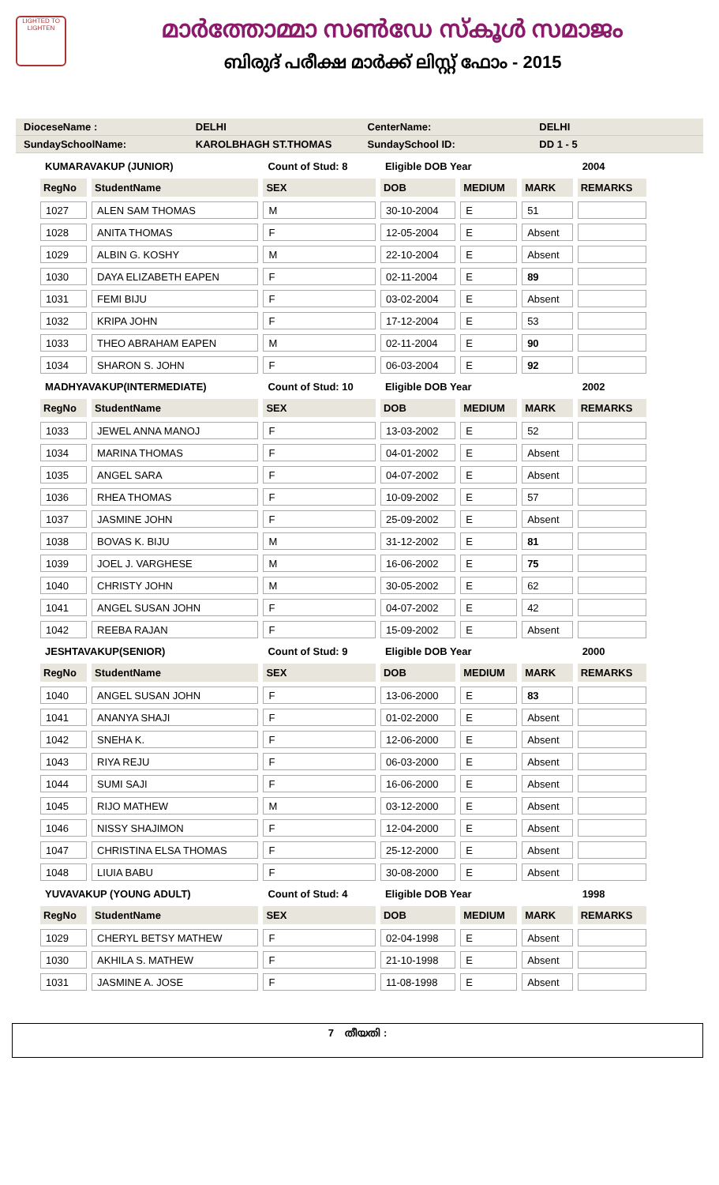LIGHTED TO LIGHTEN
മാർത്തോമ്മാ സൺഡേ സ്കൂൾ സമാജം
ബിരുദ് പരീക്ഷ മാർക്ക് ലിസ്റ്റ് ഫോം - 2015
DioceseName : DELHI CenterName: DELHI
SundaySchoolName: KAROLBHAGH ST.THOMAS SundaySchool ID: DD 1 - 5
| KUMARAVAKUP (JUNIOR) | | Count of Stud: 8 | Eligible DOB Year | | | 2004 |
| RegNo | StudentName | SEX | DOB | MEDIUM | MARK | REMARKS |
| 1027 | ALEN SAM THOMAS | M | 30-10-2004 | E | 51 | |
| 1028 | ANITA THOMAS | F | 12-05-2004 | E | Absent | |
| 1029 | ALBIN G. KOSHY | M | 22-10-2004 | E | Absent | |
| 1030 | DAYA ELIZABETH EAPEN | F | 02-11-2004 | E | 89 | |
| 1031 | FEMI BIJU | F | 03-02-2004 | E | Absent | |
| 1032 | KRIPA JOHN | F | 17-12-2004 | E | 53 | |
| 1033 | THEO ABRAHAM EAPEN | M | 02-11-2004 | E | 90 | |
| 1034 | SHARON S. JOHN | F | 06-03-2004 | E | 92 | |
| MADHYAVAKUP(INTERMEDIATE) | | Count of Stud: 10 | Eligible DOB Year | | | 2002 |
| RegNo | StudentName | SEX | DOB | MEDIUM | MARK | REMARKS |
| 1033 | JEWEL ANNA MANOJ | F | 13-03-2002 | E | 52 | |
| 1034 | MARINA THOMAS | F | 04-01-2002 | E | Absent | |
| 1035 | ANGEL SARA | F | 04-07-2002 | E | Absent | |
| 1036 | RHEA THOMAS | F | 10-09-2002 | E | 57 | |
| 1037 | JASMINE JOHN | F | 25-09-2002 | E | Absent | |
| 1038 | BOVAS K. BIJU | M | 31-12-2002 | E | 81 | |
| 1039 | JOEL J. VARGHESE | M | 16-06-2002 | E | 75 | |
| 1040 | CHRISTY JOHN | M | 30-05-2002 | E | 62 | |
| 1041 | ANGEL SUSAN JOHN | F | 04-07-2002 | E | 42 | |
| 1042 | REEBA RAJAN | F | 15-09-2002 | E | Absent | |
| JESHTAVAKUP(SENIOR) | | Count of Stud: 9 | Eligible DOB Year | | | 2000 |
| RegNo | StudentName | SEX | DOB | MEDIUM | MARK | REMARKS |
| 1040 | ANGEL SUSAN JOHN | F | 13-06-2000 | E | 83 | |
| 1041 | ANANYA SHAJI | F | 01-02-2000 | E | Absent | |
| 1042 | SNEHA K. | F | 12-06-2000 | E | Absent | |
| 1043 | RIYA REJU | F | 06-03-2000 | E | Absent | |
| 1044 | SUMI SAJI | F | 16-06-2000 | E | Absent | |
| 1045 | RIJO MATHEW | M | 03-12-2000 | E | Absent | |
| 1046 | NISSY SHAJIMON | F | 12-04-2000 | E | Absent | |
| 1047 | CHRISTINA ELSA THOMAS | F | 25-12-2000 | E | Absent | |
| 1048 | LIUIA BABU | F | 30-08-2000 | E | Absent | |
| YUVAVAKUP (YOUNG ADULT) | | Count of Stud: 4 | Eligible DOB Year | | | 1998 |
| RegNo | StudentName | SEX | DOB | MEDIUM | MARK | REMARKS |
| 1029 | CHERYL BETSY MATHEW | F | 02-04-1998 | E | Absent | |
| 1030 | AKHILA S. MATHEW | F | 21-10-1998 | E | Absent | |
| 1031 | JASMINE A. JOSE | F | 11-08-1998 | E | Absent | |
7 തീയതി :